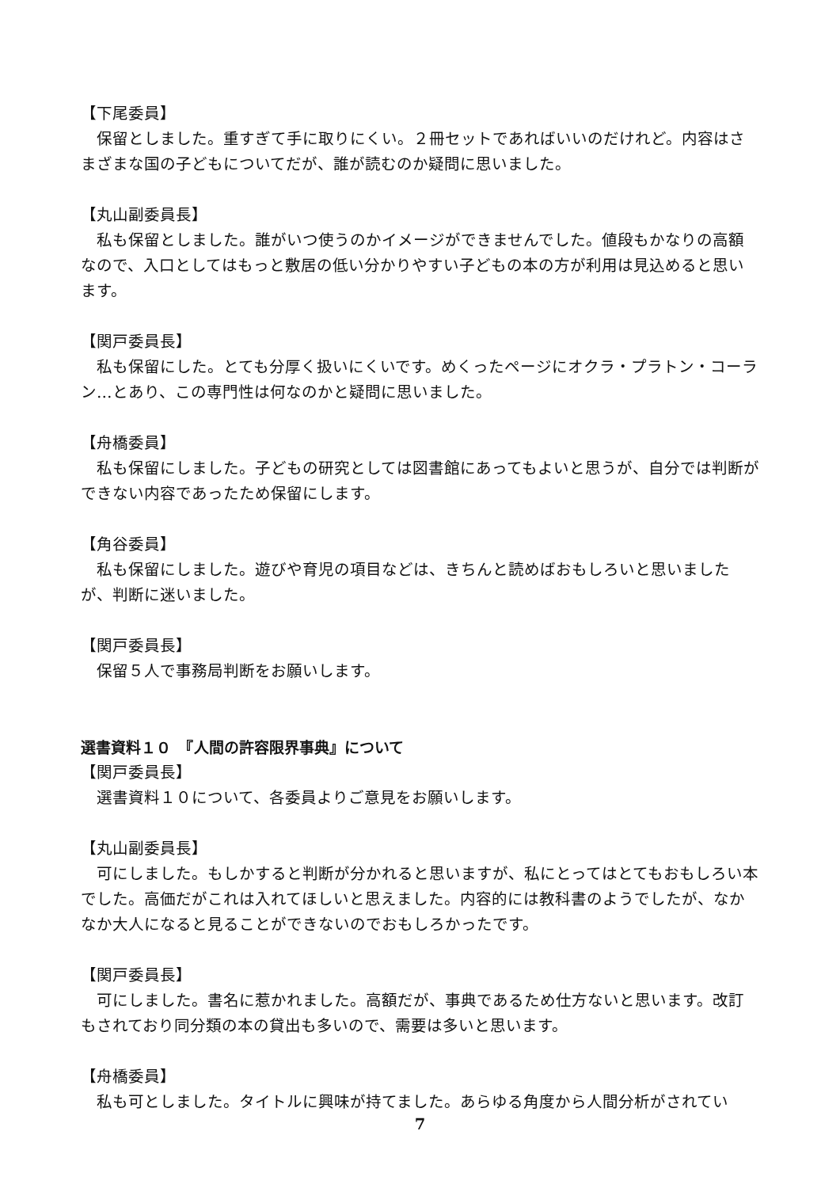【下尾委員】
　保留としました。重すぎて手に取りにくい。２冊セットであればいいのだけれど。内容はさまざまな国の子どもについてだが、誰が読むのか疑問に思いました。
【丸山副委員長】
　私も保留としました。誰がいつ使うのかイメージができませんでした。値段もかなりの高額なので、入口としてはもっと敷居の低い分かりやすい子どもの本の方が利用は見込めると思います。
【関戸委員長】
　私も保留にした。とても分厚く扱いにくいです。めくったページにオクラ・プラトン・コーラン…とあり、この専門性は何なのかと疑問に思いました。
【舟橋委員】
　私も保留にしました。子どもの研究としては図書館にあってもよいと思うが、自分では判断ができない内容であったため保留にします。
【角谷委員】
　私も保留にしました。遊びや育児の項目などは、きちんと読めばおもしろいと思いましたが、判断に迷いました。
【関戸委員長】
　保留５人で事務局判断をお願いします。
選書資料１０　『人間の許容限界事典』について
【関戸委員長】
　選書資料１０について、各委員よりご意見をお願いします。
【丸山副委員長】
　可にしました。もしかすると判断が分かれると思いますが、私にとってはとてもおもしろい本でした。高価だがこれは入れてほしいと思えました。内容的には教科書のようでしたが、なかなか大人になると見ることができないのでおもしろかったです。
【関戸委員長】
　可にしました。書名に惹かれました。高額だが、事典であるため仕方ないと思います。改訂もされており同分類の本の貸出も多いので、需要は多いと思います。
【舟橋委員】
　私も可としました。タイトルに興味が持てました。あらゆる角度から人間分析がされてい
7